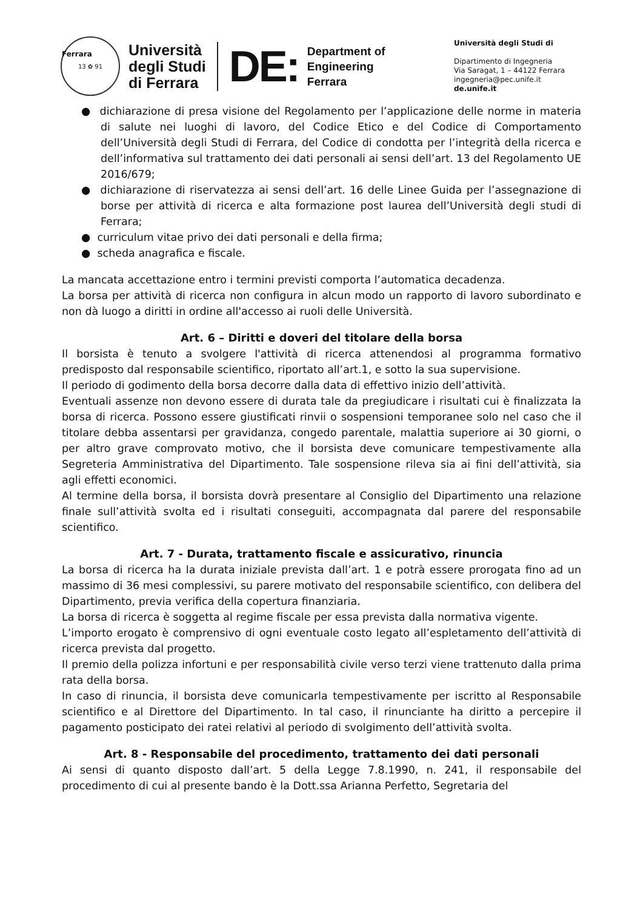Ferrara
13 ✿ 91
Università
degli Studi
di Ferrara
DE:
Department of
Engineering
Ferrara
Università degli Studi di
Dipartimento di Ingegneria
Via Saragat, 1 – 44122 Ferrara
ingegneria@pec.unife.it
de.unife.it
● dichiarazione di presa visione del Regolamento per l’applicazione delle norme in materia di salute nei luoghi di lavoro, del Codice Etico e del Codice di Comportamento dell’Università degli Studi di Ferrara, del Codice di condotta per l’integrità della ricerca e dell’informativa sul trattamento dei dati personali ai sensi dell’art. 13 del Regolamento UE 2016/679;
● dichiarazione di riservatezza ai sensi dell’art. 16 delle Linee Guida per l’assegnazione di borse per attività di ricerca e alta formazione post laurea dell’Università degli studi di Ferrara;
● curriculum vitae privo dei dati personali e della firma;
● scheda anagrafica e fiscale.
La mancata accettazione entro i termini previsti comporta l’automatica decadenza.
La borsa per attività di ricerca non configura in alcun modo un rapporto di lavoro subordinato e non dà luogo a diritti in ordine all'accesso ai ruoli delle Università.
Art. 6 – Diritti e doveri del titolare della borsa
Il borsista è tenuto a svolgere l'attività di ricerca attenendosi al programma formativo predisposto dal responsabile scientifico, riportato all’art.1, e sotto la sua supervisione.
Il periodo di godimento della borsa decorre dalla data di effettivo inizio dell’attività.
Eventuali assenze non devono essere di durata tale da pregiudicare i risultati cui è finalizzata la borsa di ricerca. Possono essere giustificati rinvii o sospensioni temporanee solo nel caso che il titolare debba assentarsi per gravidanza, congedo parentale, malattia superiore ai 30 giorni, o per altro grave comprovato motivo, che il borsista deve comunicare tempestivamente alla Segreteria Amministrativa del Dipartimento. Tale sospensione rileva sia ai fini dell’attività, sia agli effetti economici.
Al termine della borsa, il borsista dovrà presentare al Consiglio del Dipartimento una relazione finale sull’attività svolta ed i risultati conseguiti, accompagnata dal parere del responsabile scientifico.
Art. 7 - Durata, trattamento fiscale e assicurativo, rinuncia
La borsa di ricerca ha la durata iniziale prevista dall’art. 1 e potrà essere prorogata fino ad un massimo di 36 mesi complessivi, su parere motivato del responsabile scientifico, con delibera del Dipartimento, previa verifica della copertura finanziaria.
La borsa di ricerca è soggetta al regime fiscale per essa prevista dalla normativa vigente.
L’importo erogato è comprensivo di ogni eventuale costo legato all’espletamento dell’attività di ricerca prevista dal progetto.
Il premio della polizza infortuni e per responsabilità civile verso terzi viene trattenuto dalla prima rata della borsa.
In caso di rinuncia, il borsista deve comunicarla tempestivamente per iscritto al Responsabile scientifico e al Direttore del Dipartimento. In tal caso, il rinunciante ha diritto a percepire il pagamento posticipato dei ratei relativi al periodo di svolgimento dell’attività svolta.
Art. 8 - Responsabile del procedimento, trattamento dei dati personali
Ai sensi di quanto disposto dall’art. 5 della Legge 7.8.1990, n. 241, il responsabile del procedimento di cui al presente bando è la Dott.ssa Arianna Perfetto, Segretaria del